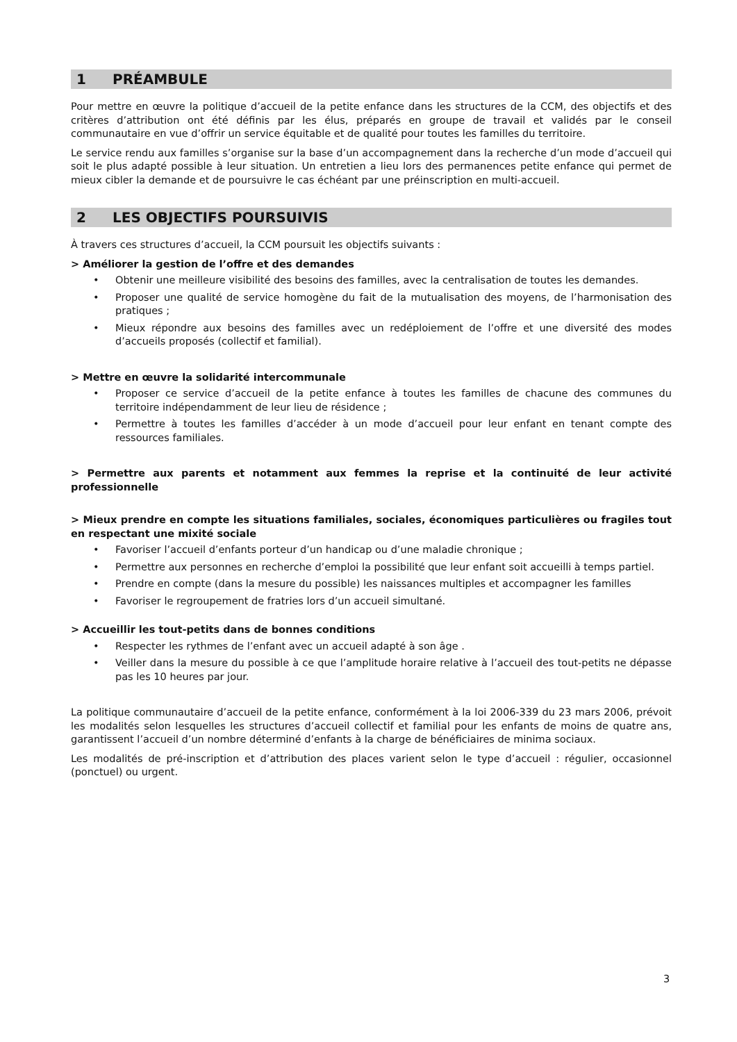1 PRÉAMBULE
Pour mettre en œuvre la politique d’accueil de la petite enfance dans les structures de la CCM, des objectifs et des critères d’attribution ont été définis par les élus, préparés en groupe de travail et validés par le conseil communautaire en vue d’offrir un service équitable et de qualité pour toutes les familles du territoire.
Le service rendu aux familles s’organise sur la base d’un accompagnement dans la recherche d’un mode d’accueil qui soit le plus adapté possible à leur situation. Un entretien a lieu lors des permanences petite enfance qui permet de mieux cibler la demande et de poursuivre le cas échéant par une préinscription en multi-accueil.
2 LES OBJECTIFS POURSUIVIS
À travers ces structures d’accueil, la CCM poursuit les objectifs suivants :
> Améliorer la gestion de l’offre et des demandes
• Obtenir une meilleure visibilité des besoins des familles, avec la centralisation de toutes les demandes.
• Proposer une qualité de service homogène du fait de la mutualisation des moyens, de l’harmonisation des pratiques ;
• Mieux répondre aux besoins des familles avec un redéploiement de l’offre et une diversité des modes d’accueils proposés (collectif et familial).
> Mettre en œuvre la solidarité intercommunale
• Proposer ce service d’accueil de la petite enfance à toutes les familles de chacune des communes du territoire indépendamment de leur lieu de résidence ;
• Permettre à toutes les familles d’accéder à un mode d’accueil pour leur enfant en tenant compte des ressources familiales.
> Permettre aux parents et notamment aux femmes la reprise et la continuité de leur activité professionnelle
> Mieux prendre en compte les situations familiales, sociales, économiques particulières ou fragiles tout en respectant une mixité sociale
• Favoriser l’accueil d’enfants porteur d’un handicap ou d’une maladie chronique ;
• Permettre aux personnes en recherche d’emploi la possibilité que leur enfant soit accueilli à temps partiel.
• Prendre en compte (dans la mesure du possible) les naissances multiples et accompagner les familles
• Favoriser le regroupement de fratries lors d’un accueil simultané.
> Accueillir les tout-petits dans de bonnes conditions
• Respecter les rythmes de l’enfant avec un accueil adapté à son âge .
• Veiller dans la mesure du possible à ce que l’amplitude horaire relative à l’accueil des tout-petits ne dépasse pas les 10 heures par jour.
La politique communautaire d’accueil de la petite enfance, conformément à la loi 2006-339 du 23 mars 2006, prévoit les modalités selon lesquelles les structures d’accueil collectif et familial pour les enfants de moins de quatre ans, garantissent l’accueil d’un nombre déterminé d’enfants à la charge de bénéficiaires de minima sociaux.
Les modalités de pré-inscription et d’attribution des places varient selon le type d’accueil : régulier, occasionnel (ponctuel) ou urgent.
3